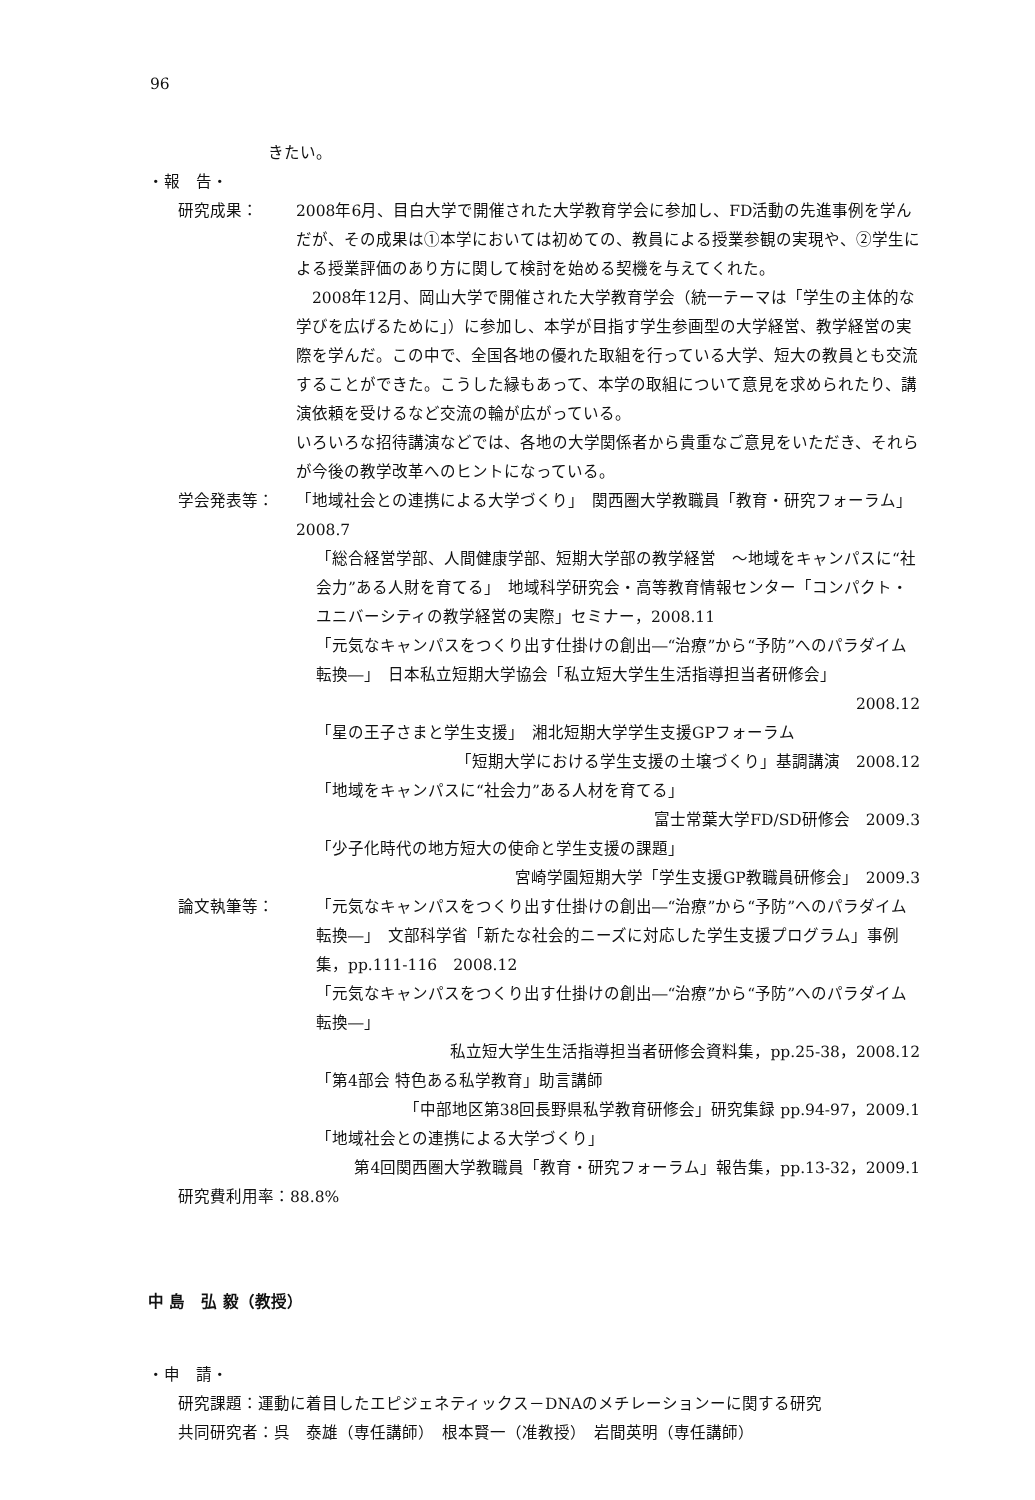96
きたい。
・報　告・
研究成果： 2008年6月、目白大学で開催された大学教育学会に参加し、FD活動の先進事例を学んだが、その成果は①本学においては初めての、教員による授業参観の実現や、②学生による授業評価のあり方に関して検討を始める契機を与えてくれた。
　2008年12月、岡山大学で開催された大学教育学会（統一テーマは「学生の主体的な学びを広げるために」）に参加し、本学が目指す学生参画型の大学経営、教学経営の実際を学んだ。この中で、全国各地の優れた取組を行っている大学、短大の教員とも交流することができた。こうした縁もあって、本学の取組について意見を求められたり、講演依頼を受けるなど交流の輪が広がっている。
いろいろな招待講演などでは、各地の大学関係者から貴重なご意見をいただき、それらが今後の教学改革へのヒントになっている。
学会発表等： 「地域社会との連携による大学づくり」　関西圏大学教職員「教育・研究フォーラム」2008.7
「総合経営学部、人間健康学部、短期大学部の教学経営　～地域をキャンパスに“社会力”ある人財を育てる」　地域科学研究会・高等教育情報センター「コンパクト・ユニバーシティの教学経営の実際」セミナー，2008.11
「元気なキャンパスをつくり出す仕掛けの創出―“治療”から“予防”へのパラダイム転換―」　日本私立短期大学協会「私立短大学生生活指導担当者研修会」
2008.12
「星の王子さまと学生支援」　湘北短期大学学生支援GPフォーラム
「短期大学における学生支援の土壌づくり」基調講演　2008.12
「地域をキャンパスに“社会力”ある人材を育てる」
富士常葉大学FD/SD研修会　2009.3
「少子化時代の地方短大の使命と学生支援の課題」
宮崎学園短期大学「学生支援GP教職員研修会」　2009.3
論文執筆等： 「元気なキャンパスをつくり出す仕掛けの創出―“治療”から“予防”へのパラダイム転換―」　文部科学省「新たな社会的ニーズに対応した学生支援プログラム」事例集，pp.111-116　2008.12
「元気なキャンパスをつくり出す仕掛けの創出―“治療”から“予防”へのパラダイム転換―」
私立短大学生生活指導担当者研修会資料集，pp.25-38，2008.12
「第4部会 特色ある私学教育」助言講師
「中部地区第38回長野県私学教育研修会」研究集録 pp.94-97，2009.1
「地域社会との連携による大学づくり」
第4回関西圏大学教職員「教育・研究フォーラム」報告集，pp.13-32，2009.1
研究費利用率：88.8%
中 島　弘 毅（教授）
・申　請・
研究課題：運動に着目したエピジェネティックス－DNAのメチレーションーに関する研究
共同研究者：呉　泰雄（専任講師）　根本賢一（准教授）　岩間英明（専任講師）